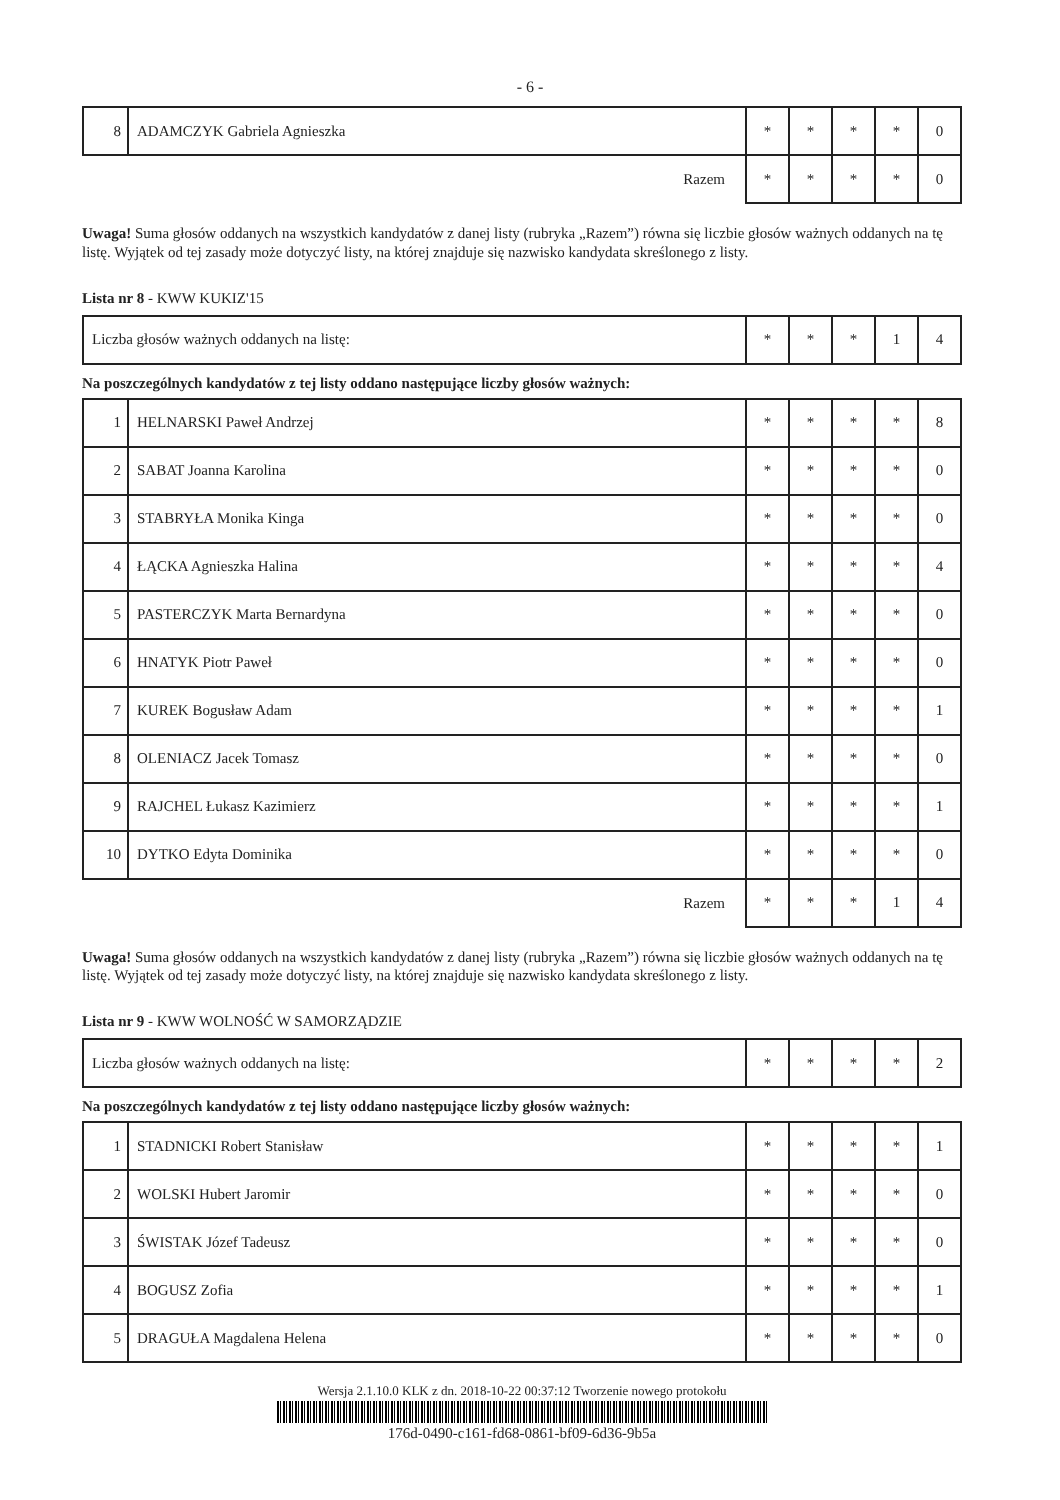- 6 -
| 8 | ADAMCZYK Gabriela Agnieszka | * | * | * | * | 0 |
| Razem | | * | * | * | * | 0 |
Uwaga! Suma głosów oddanych na wszystkich kandydatów z danej listy (rubryka „Razem”) równa się liczbie głosów ważnych oddanych na tę listę. Wyjątek od tej zasady może dotyczyć listy, na której znajduje się nazwisko kandydata skreślonego z listy.
Lista nr 8 - KWW KUKIZ'15
| Liczba głosów ważnych oddanych na listę: | * | * | * | 1 | 4 |
Na poszczególnych kandydatów z tej listy oddano następujące liczby głosów ważnych:
| 1 | HELNARSKI Paweł Andrzej | * | * | * | * | 8 |
| 2 | SABAT Joanna Karolina | * | * | * | * | 0 |
| 3 | STABRYŁA Monika Kinga | * | * | * | * | 0 |
| 4 | ŁĄCKA Agnieszka Halina | * | * | * | * | 4 |
| 5 | PASTERCZYK Marta Bernardyna | * | * | * | * | 0 |
| 6 | HNATYK Piotr Paweł | * | * | * | * | 0 |
| 7 | KUREK Bogusław Adam | * | * | * | * | 1 |
| 8 | OLENIACZ Jacek Tomasz | * | * | * | * | 0 |
| 9 | RAJCHEL Łukasz Kazimierz | * | * | * | * | 1 |
| 10 | DYTKO Edyta Dominika | * | * | * | * | 0 |
| Razem | | * | * | * | 1 | 4 |
Uwaga! Suma głosów oddanych na wszystkich kandydatów z danej listy (rubryka „Razem”) równa się liczbie głosów ważnych oddanych na tę listę. Wyjątek od tej zasady może dotyczyć listy, na której znajduje się nazwisko kandydata skreślonego z listy.
Lista nr 9 - KWW WOLNOŚĆ W SAMORZĄDZIE
| Liczba głosów ważnych oddanych na listę: | * | * | * | * | 2 |
Na poszczególnych kandydatów z tej listy oddano następujące liczby głosów ważnych:
| 1 | STADNICKI Robert Stanisław | * | * | * | * | 1 |
| 2 | WOLSKI Hubert Jaromir | * | * | * | * | 0 |
| 3 | ŚWISTAK Józef Tadeusz | * | * | * | * | 0 |
| 4 | BOGUSZ Zofia | * | * | * | * | 1 |
| 5 | DRAGUŁA Magdalena Helena | * | * | * | * | 0 |
Wersja 2.1.10.0 KLK z dn. 2018-10-22 00:37:12 Tworzenie nowego protokołu
176d-0490-c161-fd68-0861-bf09-6d36-9b5a